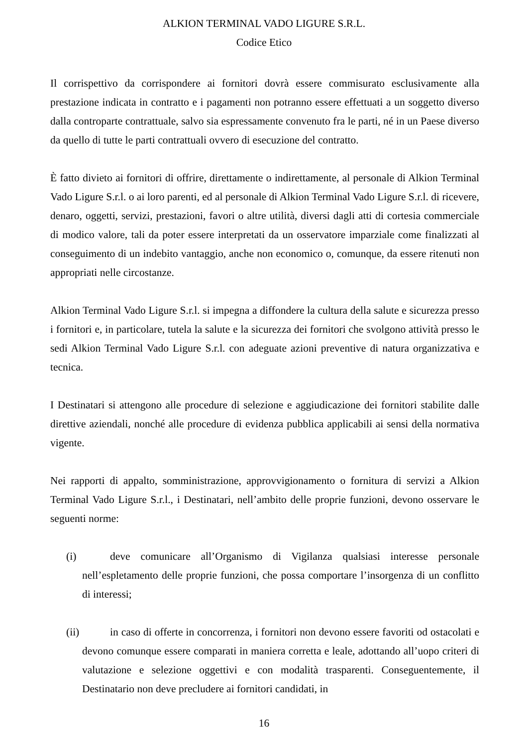ALKION TERMINAL VADO LIGURE S.R.L.
Codice Etico
Il corrispettivo da corrispondere ai fornitori dovrà essere commisurato esclusivamente alla prestazione indicata in contratto e i pagamenti non potranno essere effettuati a un soggetto diverso dalla controparte contrattuale, salvo sia espressamente convenuto fra le parti, né in un Paese diverso da quello di tutte le parti contrattuali ovvero di esecuzione del contratto.
È fatto divieto ai fornitori di offrire, direttamente o indirettamente, al personale di Alkion Terminal Vado Ligure S.r.l. o ai loro parenti, ed al personale di Alkion Terminal Vado Ligure S.r.l. di ricevere, denaro, oggetti, servizi, prestazioni, favori o altre utilità, diversi dagli atti di cortesia commerciale di modico valore, tali da poter essere interpretati da un osservatore imparziale come finalizzati al conseguimento di un indebito vantaggio, anche non economico o, comunque, da essere ritenuti non appropriati nelle circostanze.
Alkion Terminal Vado Ligure S.r.l. si impegna a diffondere la cultura della salute e sicurezza presso i fornitori e, in particolare, tutela la salute e la sicurezza dei fornitori che svolgono attività presso le sedi Alkion Terminal Vado Ligure S.r.l. con adeguate azioni preventive di natura organizzativa e tecnica.
I Destinatari si attengono alle procedure di selezione e aggiudicazione dei fornitori stabilite dalle direttive aziendali, nonché alle procedure di evidenza pubblica applicabili ai sensi della normativa vigente.
Nei rapporti di appalto, somministrazione, approvvigionamento o fornitura di servizi a Alkion Terminal Vado Ligure S.r.l., i Destinatari, nell’ambito delle proprie funzioni, devono osservare le seguenti norme:
(i) deve comunicare all’Organismo di Vigilanza qualsiasi interesse personale nell’espletamento delle proprie funzioni, che possa comportare l’insorgenza di un conflitto di interessi;
(ii) in caso di offerte in concorrenza, i fornitori non devono essere favoriti od ostacolati e devono comunque essere comparati in maniera corretta e leale, adottando all’uopo criteri di valutazione e selezione oggettivi e con modalità trasparenti. Conseguentemente, il Destinatario non deve precludere ai fornitori candidati, in
16